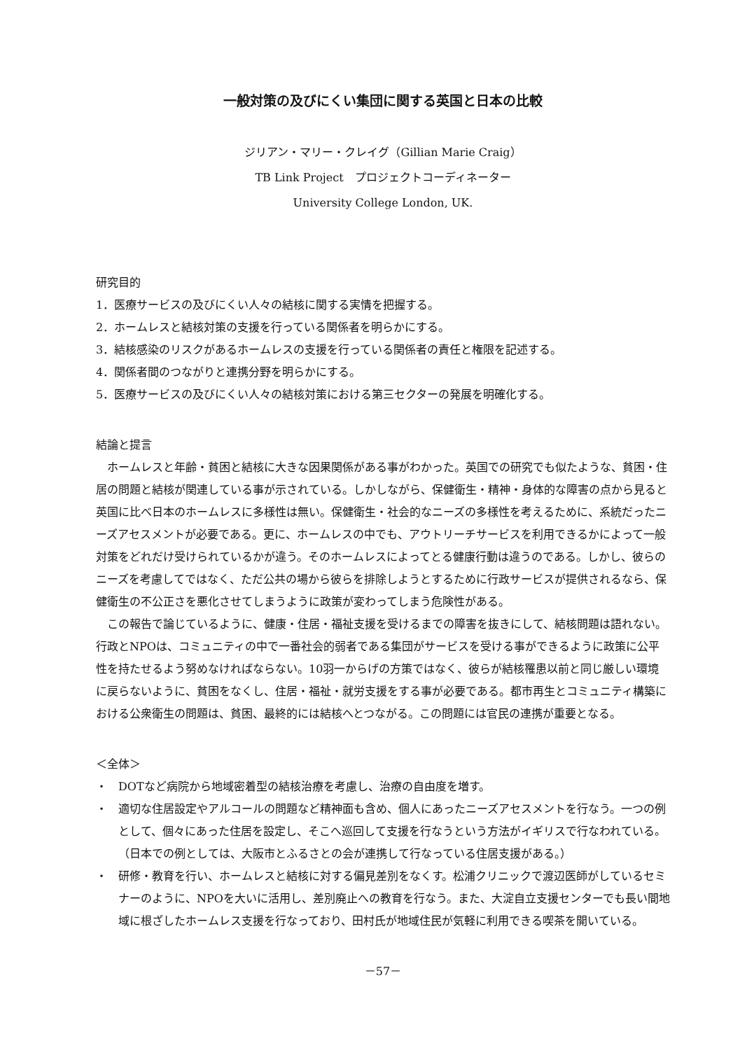一般対策の及びにくい集団に関する英国と日本の比較
ジリアン・マリー・クレイグ（Gillian Marie Craig）
TB Link Project　プロジェクトコーディネーター
University College London, UK.
研究目的
1．医療サービスの及びにくい人々の結核に関する実情を把握する。
2．ホームレスと結核対策の支援を行っている関係者を明らかにする。
3．結核感染のリスクがあるホームレスの支援を行っている関係者の責任と権限を記述する。
4．関係者間のつながりと連携分野を明らかにする。
5．医療サービスの及びにくい人々の結核対策における第三セクターの発展を明確化する。
結論と提言
ホームレスと年齢・貧困と結核に大きな因果関係がある事がわかった。英国での研究でも似たような、貧困・住居の問題と結核が関連している事が示されている。しかしながら、保健衛生・精神・身体的な障害の点から見ると英国に比べ日本のホームレスに多様性は無い。保健衛生・社会的なニーズの多様性を考えるために、系統だったニーズアセスメントが必要である。更に、ホームレスの中でも、アウトリーチサービスを利用できるかによって一般対策をどれだけ受けられているかが違う。そのホームレスによってとる健康行動は違うのである。しかし、彼らのニーズを考慮してではなく、ただ公共の場から彼らを排除しようとするために行政サービスが提供されるなら、保健衛生の不公正さを悪化させてしまうように政策が変わってしまう危険性がある。
この報告で論じているように、健康・住居・福祉支援を受けるまでの障害を抜きにして、結核問題は語れない。行政とNPOは、コミュニティの中で一番社会的弱者である集団がサービスを受ける事ができるように政策に公平性を持たせるよう努めなければならない。10羽一からげの方策ではなく、彼らが結核罹患以前と同じ厳しい環境に戻らないように、貧困をなくし、住居・福祉・就労支援をする事が必要である。都市再生とコミュニティ構築における公衆衛生の問題は、貧困、最終的には結核へとつながる。この問題には官民の連携が重要となる。
＜全体＞
・　DOTなど病院から地域密着型の結核治療を考慮し、治療の自由度を増す。
・　適切な住居設定やアルコールの問題など精神面も含め、個人にあったニーズアセスメントを行なう。一つの例として、個々にあった住居を設定し、そこへ巡回して支援を行なうという方法がイギリスで行なわれている。（日本での例としては、大阪市とふるさとの会が連携して行なっている住居支援がある。）
・　研修・教育を行い、ホームレスと結核に対する偏見差別をなくす。松浦クリニックで渡辺医師がしているセミナーのように、NPOを大いに活用し、差別廃止への教育を行なう。また、大淀自立支援センターでも長い間地域に根ざしたホームレス支援を行なっており、田村氏が地域住民が気軽に利用できる喫茶を開いている。
－57－